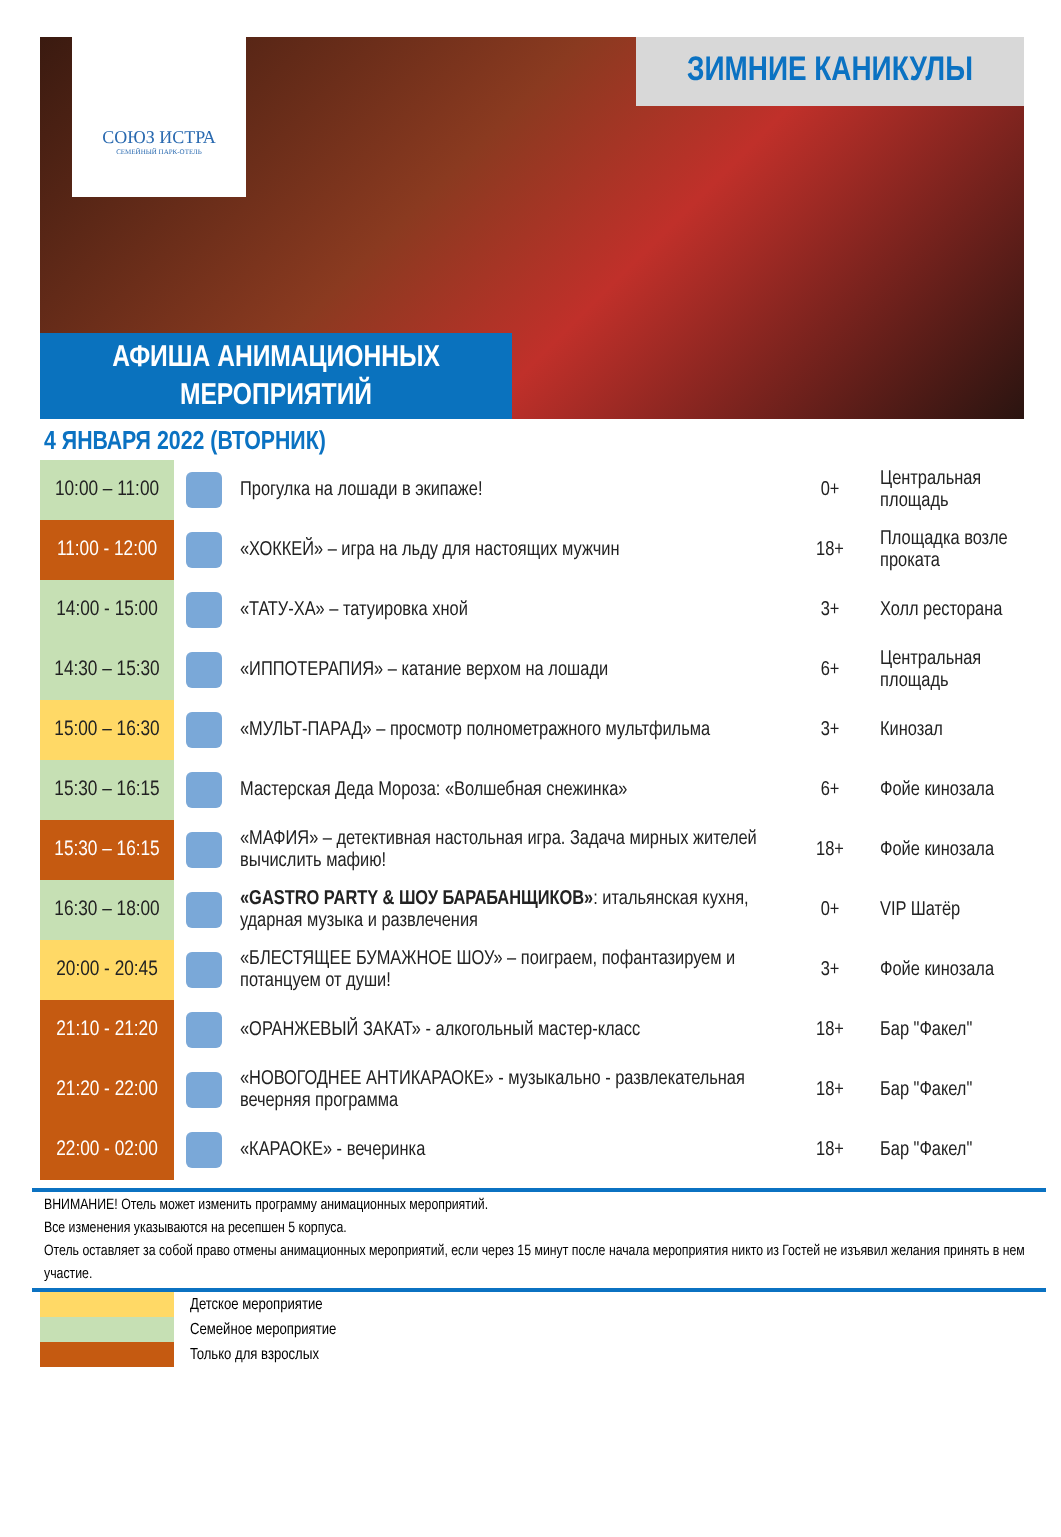СОЮЗ ИСТРА
СЕМЕЙНЫЙ ПАРК-ОТЕЛЬ
ЗИМНИЕ КАНИКУЛЫ
АФИША АНИМАЦИОННЫХ
МЕРОПРИЯТИЙ
4 ЯНВАРЯ 2022 (ВТОРНИК)
| 10:00 – 11:00 | | Прогулка на лошади в экипаже! | 0+ | Центральная площадь |
| 11:00 - 12:00 | | «ХОККЕЙ» – игра на льду для настоящих мужчин | 18+ | Площадка возле проката |
| 14:00 - 15:00 | | «ТАТУ-ХА» – татуировка хной | 3+ | Холл ресторана |
| 14:30 – 15:30 | | «ИППОТЕРАПИЯ» – катание верхом на лошади | 6+ | Центральная площадь |
| 15:00 – 16:30 | | «МУЛЬТ-ПАРАД» – просмотр полнометражного мультфильма | 3+ | Кинозал |
| 15:30 – 16:15 | | Мастерская Деда Мороза: «Волшебная снежинка» | 6+ | Фойе кинозала |
| 15:30 – 16:15 | | «МАФИЯ» – детективная настольная игра. Задача мирных жителей вычислить мафию! | 18+ | Фойе кинозала |
| 16:30 – 18:00 | | «GASTRO PARTY & ШОУ БАРАБАНЩИКОВ» : итальянская кухня, ударная музыка и развлечения | 0+ | VIP Шатёр |
| 20:00 - 20:45 | | «БЛЕСТЯЩЕЕ БУМАЖНОЕ ШОУ» – поиграем, пофантазируем и потанцуем от души! | 3+ | Фойе кинозала |
| 21:10 - 21:20 | | «ОРАНЖЕВЫЙ ЗАКАТ» - алкогольный мастер-класс | 18+ | Бар "Факел" |
| 21:20 - 22:00 | | «НОВОГОДНЕЕ АНТИКАРАОКЕ» - музыкально - развлекательная вечерняя программа | 18+ | Бар "Факел" |
| 22:00 - 02:00 | | «КАРАОКЕ» - вечеринка | 18+ | Бар "Факел" |
ВНИМАНИЕ! Отель может изменить программу анимационных мероприятий.
Все изменения указываются на ресепшен 5 корпуса.
Отель оставляет за собой право отмены анимационных мероприятий, если через 15 минут после начала мероприятия никто из Гостей не изъявил желания принять в нем участие.
Детское мероприятие
Семейное мероприятие
Только для взрослых